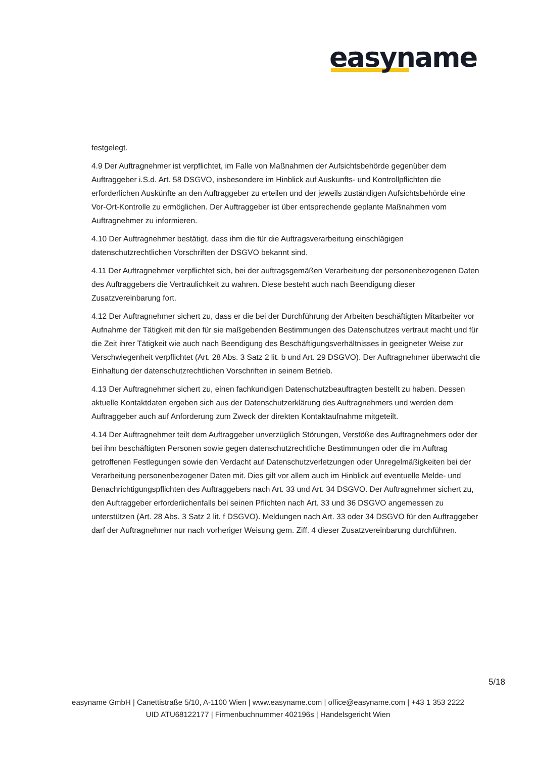easyname
festgelegt.
4.9 Der Auftragnehmer ist verpflichtet, im Falle von Maßnahmen der Aufsichtsbehörde gegenüber dem Auftraggeber i.S.d. Art. 58 DSGVO, insbesondere im Hinblick auf Auskunfts- und Kontrollpflichten die erforderlichen Auskünfte an den Auftraggeber zu erteilen und der jeweils zuständigen Aufsichtsbehörde eine Vor-Ort-Kontrolle zu ermöglichen. Der Auftraggeber ist über entsprechende geplante Maßnahmen vom Auftragnehmer zu informieren.
4.10 Der Auftragnehmer bestätigt, dass ihm die für die Auftragsverarbeitung einschlägigen datenschutzrechtlichen Vorschriften der DSGVO bekannt sind.
4.11 Der Auftragnehmer verpflichtet sich, bei der auftragsgemäßen Verarbeitung der personenbezogenen Daten des Auftraggebers die Vertraulichkeit zu wahren. Diese besteht auch nach Beendigung dieser Zusatzvereinbarung fort.
4.12 Der Auftragnehmer sichert zu, dass er die bei der Durchführung der Arbeiten beschäftigten Mitarbeiter vor Aufnahme der Tätigkeit mit den für sie maßgebenden Bestimmungen des Datenschutzes vertraut macht und für die Zeit ihrer Tätigkeit wie auch nach Beendigung des Beschäftigungsverhältnisses in geeigneter Weise zur Verschwiegenheit verpflichtet (Art. 28 Abs. 3 Satz 2 lit. b und Art. 29 DSGVO). Der Auftragnehmer überwacht die Einhaltung der datenschutzrechtlichen Vorschriften in seinem Betrieb.
4.13 Der Auftragnehmer sichert zu, einen fachkundigen Datenschutzbeauftragten bestellt zu haben. Dessen aktuelle Kontaktdaten ergeben sich aus der Datenschutzerklärung des Auftragnehmers und werden dem Auftraggeber auch auf Anforderung zum Zweck der direkten Kontaktaufnahme mitgeteilt.
4.14 Der Auftragnehmer teilt dem Auftraggeber unverzüglich Störungen, Verstöße des Auftragnehmers oder der bei ihm beschäftigten Personen sowie gegen datenschutzrechtliche Bestimmungen oder die im Auftrag getroffenen Festlegungen sowie den Verdacht auf Datenschutzverletzungen oder Unregelmäßigkeiten bei der Verarbeitung personenbezogener Daten mit. Dies gilt vor allem auch im Hinblick auf eventuelle Melde- und Benachrichtigungspflichten des Auftraggebers nach Art. 33 und Art. 34 DSGVO. Der Auftragnehmer sichert zu, den Auftraggeber erforderlichenfalls bei seinen Pflichten nach Art. 33 und 36 DSGVO angemessen zu unterstützen (Art. 28 Abs. 3 Satz 2 lit. f DSGVO). Meldungen nach Art. 33 oder 34 DSGVO für den Auftraggeber darf der Auftragnehmer nur nach vorheriger Weisung gem. Ziff. 4 dieser Zusatzvereinbarung durchführen.
5/18
easyname GmbH | Canettistraße 5/10, A-1100 Wien | www.easyname.com | office@easyname.com | +43 1 353 2222
UID ATU68122177 | Firmenbuchnummer 402196s | Handelsgericht Wien